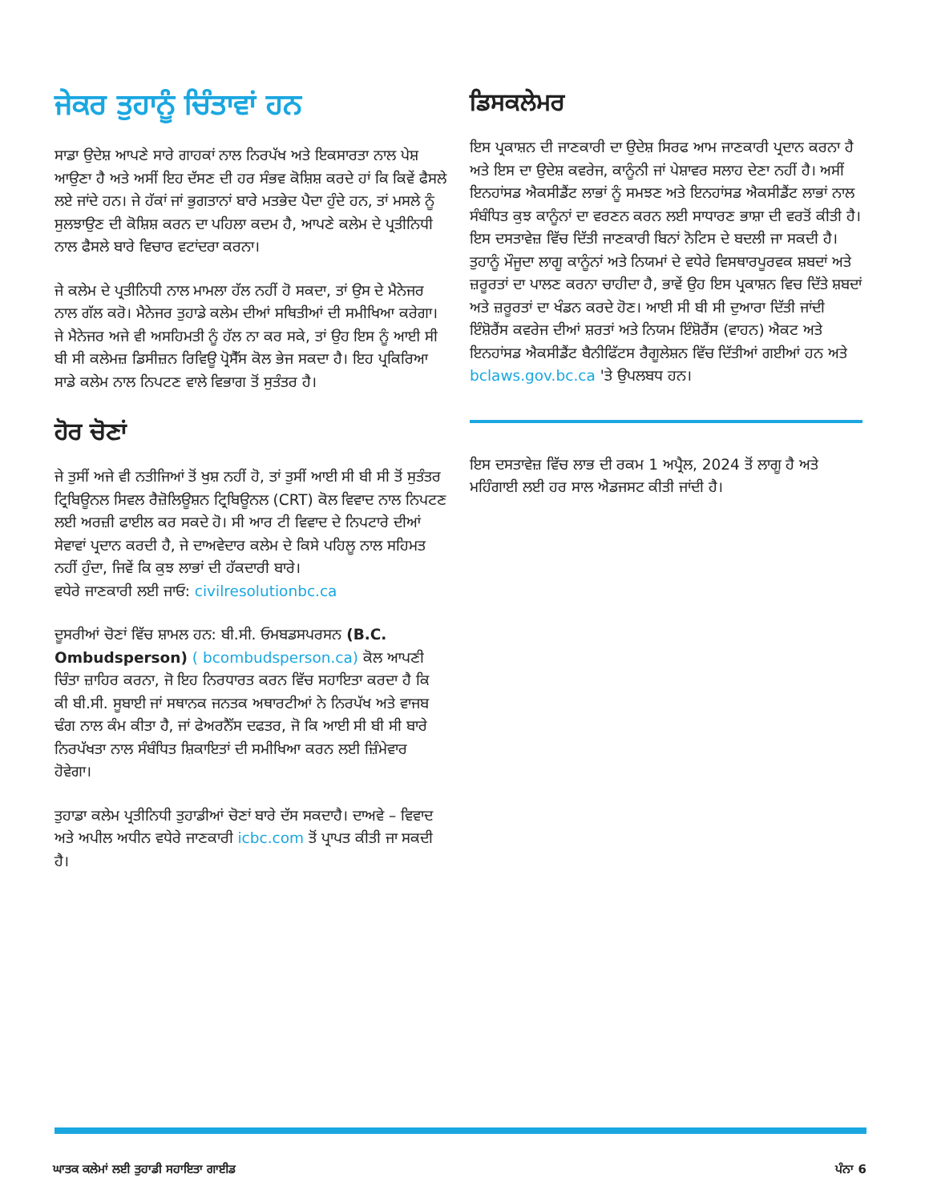ਜੇਕਰ ਤੁਹਾਨੂੰ ਚਿੰਤਾਵਾਂ ਹਨ
ਸਾਡਾ ਉਦੇਸ਼ ਆਪਣੇ ਸਾਰੇ ਗਾਹਕਾਂ ਨਾਲ ਨਿਰਪੱਖ ਅਤੇ ਇਕਸਾਰਤਾ ਨਾਲ ਪੇਸ਼ ਆਉਣਾ ਹੈ ਅਤੇ ਅਸੀਂ ਇਹ ਦੱਸਣ ਦੀ ਹਰ ਸੰਭਵ ਕੋਸ਼ਿਸ਼ ਕਰਦੇ ਹਾਂ ਕਿ ਕਿਵੇਂ ਫੈਸਲੇ ਲਏ ਜਾਂਦੇ ਹਨ। ਜੇ ਹੱਕਾਂ ਜਾਂ ਭੁਗਤਾਨਾਂ ਬਾਰੇ ਮਤਭੇਦ ਪੈਦਾ ਹੁੰਦੇ ਹਨ, ਤਾਂ ਮਸਲੇ ਨੂੰ ਸੁਲਝਾਉਣ ਦੀ ਕੋਸ਼ਿਸ਼ ਕਰਨ ਦਾ ਪਹਿਲਾ ਕਦਮ ਹੈ, ਆਪਣੇ ਕਲੇਮ ਦੇ ਪ੍ਰਤੀਨਿਧੀ ਨਾਲ ਫੈਸਲੇ ਬਾਰੇ ਵਿਚਾਰ ਵਟਾਂਦਰਾ ਕਰਨਾ।
ਜੇ ਕਲੇਮ ਦੇ ਪ੍ਰਤੀਨਿਧੀ ਨਾਲ ਮਾਮਲਾ ਹੱਲ ਨਹੀਂ ਹੋ ਸਕਦਾ, ਤਾਂ ਉਸ ਦੇ ਮੈਨੇਜਰ ਨਾਲ ਗੱਲ ਕਰੋ। ਮੈਨੇਜਰ ਤੁਹਾਡੇ ਕਲੇਮ ਦੀਆਂ ਸਥਿਤੀਆਂ ਦੀ ਸਮੀਖਿਆ ਕਰੇਗਾ। ਜੇ ਮੈਨੇਜਰ ਅਜੇ ਵੀ ਅਸਹਿਮਤੀ ਨੂੰ ਹੱਲ ਨਾ ਕਰ ਸਕੇ, ਤਾਂ ਉਹ ਇਸ ਨੂੰ ਆਈ ਸੀ ਬੀ ਸੀ ਕਲੇਮਜ਼ ਡਿਸੀਜ਼ਨ ਰਿਵਿਊ ਪ੍ਰੋਸੈੱਸ ਕੋਲ ਭੇਜ ਸਕਦਾ ਹੈ। ਇਹ ਪ੍ਰਕਿਰਿਆ ਸਾਡੇ ਕਲੇਮ ਨਾਲ ਨਿਪਟਣ ਵਾਲੇ ਵਿਭਾਗ ਤੋਂ ਸੁਤੰਤਰ ਹੈ।
ਹੋਰ ਚੋਣਾਂ
ਜੇ ਤੁਸੀਂ ਅਜੇ ਵੀ ਨਤੀਜਿਆਂ ਤੋਂ ਖੁਸ਼ ਨਹੀਂ ਹੋ, ਤਾਂ ਤੁਸੀਂ ਆਈ ਸੀ ਬੀ ਸੀ ਤੋਂ ਸੁਤੰਤਰ ਟ੍ਰਿਬਿਊਨਲ ਸਿਵਲ ਰੈਜ਼ੋਲਿਊਸ਼ਨ ਟ੍ਰਿਬਿਊਨਲ (CRT) ਕੋਲ ਵਿਵਾਦ ਨਾਲ ਨਿਪਟਣ ਲਈ ਅਰਜ਼ੀ ਫਾਈਲ ਕਰ ਸਕਦੇ ਹੋ। ਸੀ ਆਰ ਟੀ ਵਿਵਾਦ ਦੇ ਨਿਪਟਾਰੇ ਦੀਆਂ ਸੇਵਾਵਾਂ ਪ੍ਰਦਾਨ ਕਰਦੀ ਹੈ, ਜੇ ਦਾਅਵੇਦਾਰ ਕਲੇਮ ਦੇ ਕਿਸੇ ਪਹਿਲੂ ਨਾਲ ਸਹਿਮਤ ਨਹੀਂ ਹੁੰਦਾ, ਜਿਵੇਂ ਕਿ ਕੁਝ ਲਾਭਾਂ ਦੀ ਹੱਕਦਾਰੀ ਬਾਰੇ।
ਵਧੇਰੇ ਜਾਣਕਾਰੀ ਲਈ ਜਾਓ: civilresolutionbc.ca
ਦੂਸਰੀਆਂ ਚੋਣਾਂ ਵਿੱਚ ਸ਼ਾਮਲ ਹਨ: ਬੀ.ਸੀ. ਓਮਬਡਸਪਰਸਨ (B.C. Ombudsperson) ( bcombudsperson.ca) ਕੋਲ ਆਪਣੀ ਚਿੰਤਾ ਜ਼ਾਹਿਰ ਕਰਨਾ, ਜੋ ਇਹ ਨਿਰਧਾਰਤ ਕਰਨ ਵਿੱਚ ਸਹਾਇਤਾ ਕਰਦਾ ਹੈ ਕਿ ਕੀ ਬੀ.ਸੀ. ਸੂਬਾਈ ਜਾਂ ਸਥਾਨਕ ਜਨਤਕ ਅਥਾਰਟੀਆਂ ਨੇ ਨਿਰਪੱਖ ਅਤੇ ਵਾਜਬ ਢੰਗ ਨਾਲ ਕੰਮ ਕੀਤਾ ਹੈ, ਜਾਂ ਫੇਅਰਨੈੱਸ ਦਫਤਰ, ਜੋ ਕਿ ਆਈ ਸੀ ਬੀ ਸੀ ਬਾਰੇ ਨਿਰਪੱਖਤਾ ਨਾਲ ਸੰਬੰਧਿਤ ਸ਼ਿਕਾਇਤਾਂ ਦੀ ਸਮੀਖਿਆ ਕਰਨ ਲਈ ਜ਼ਿੰਮੇਵਾਰ ਹੋਵੇਗਾ।
ਤੁਹਾਡਾ ਕਲੇਮ ਪ੍ਰਤੀਨਿਧੀ ਤੁਹਾਡੀਆਂ ਚੋਣਾਂ ਬਾਰੇ ਦੱਸ ਸਕਦਾਹੈ। ਦਾਅਵੇ – ਵਿਵਾਦ ਅਤੇ ਅਪੀਲ ਅਧੀਨ ਵਧੇਰੇ ਜਾਣਕਾਰੀ icbc.com ਤੋਂ ਪ੍ਰਾਪਤ ਕੀਤੀ ਜਾ ਸਕਦੀ ਹੈ।
ਡਿਸਕਲੇਮਰ
ਇਸ ਪ੍ਰਕਾਸ਼ਨ ਦੀ ਜਾਣਕਾਰੀ ਦਾ ਉਦੇਸ਼ ਸਿਰਫ ਆਮ ਜਾਣਕਾਰੀ ਪ੍ਰਦਾਨ ਕਰਨਾ ਹੈ ਅਤੇ ਇਸ ਦਾ ਉਦੇਸ਼ ਕਵਰੇਜ, ਕਾਨੂੰਨੀ ਜਾਂ ਪੇਸ਼ਾਵਰ ਸਲਾਹ ਦੇਣਾ ਨਹੀਂ ਹੈ। ਅਸੀਂ ਇਨਹਾਂਸਡ ਐਕਸੀਡੈਂਟ ਲਾਭਾਂ ਨੂੰ ਸਮਝਣ ਅਤੇ ਇਨਹਾਂਸਡ ਐਕਸੀਡੈਂਟ ਲਾਭਾਂ ਨਾਲ ਸੰਬੰਧਿਤ ਕੁਝ ਕਾਨੂੰਨਾਂ ਦਾ ਵਰਣਨ ਕਰਨ ਲਈ ਸਾਧਾਰਣ ਭਾਸ਼ਾ ਦੀ ਵਰਤੋਂ ਕੀਤੀ ਹੈ। ਇਸ ਦਸਤਾਵੇਜ਼ ਵਿੱਚ ਦਿੱਤੀ ਜਾਣਕਾਰੀ ਬਿਨਾਂ ਨੋਟਿਸ ਦੇ ਬਦਲੀ ਜਾ ਸਕਦੀ ਹੈ। ਤੁਹਾਨੂੰ ਮੌਜੂਦਾ ਲਾਗੂ ਕਾਨੂੰਨਾਂ ਅਤੇ ਨਿਯਮਾਂ ਦੇ ਵਧੇਰੇ ਵਿਸਥਾਰਪੂਰਵਕ ਸ਼ਬਦਾਂ ਅਤੇ ਜ਼ਰੂਰਤਾਂ ਦਾ ਪਾਲਣ ਕਰਨਾ ਚਾਹੀਦਾ ਹੈ, ਭਾਵੇਂ ਉਹ ਇਸ ਪ੍ਰਕਾਸ਼ਨ ਵਿਚ ਦਿੱਤੇ ਸ਼ਬਦਾਂ ਅਤੇ ਜ਼ਰੂਰਤਾਂ ਦਾ ਖੰਡਨ ਕਰਦੇ ਹੋਣ। ਆਈ ਸੀ ਬੀ ਸੀ ਦੁਆਰਾ ਦਿੱਤੀ ਜਾਂਦੀ ਇੰਸ਼ੋਰੈਂਸ ਕਵਰੇਜ ਦੀਆਂ ਸ਼ਰਤਾਂ ਅਤੇ ਨਿਯਮ ਇੰਸ਼ੋਰੈਂਸ (ਵਾਹਨ) ਐਕਟ ਅਤੇ ਇਨਹਾਂਸਡ ਐਕਸੀਡੈਂਟ ਬੈਨੀਫਿੱਟਸ ਰੈਗੂਲੇਸ਼ਨ ਵਿੱਚ ਦਿੱਤੀਆਂ ਗਈਆਂ ਹਨ ਅਤੇ bclaws.gov.bc.ca 'ਤੇ ਉਪਲਬਧ ਹਨ।
ਇਸ ਦਸਤਾਵੇਜ਼ ਵਿੱਚ ਲਾਭ ਦੀ ਰਕਮ 1 ਅਪ੍ਰੈਲ, 2024 ਤੋਂ ਲਾਗੂ ਹੈ ਅਤੇ ਮਹਿੰਗਾਈ ਲਈ ਹਰ ਸਾਲ ਐਡਜਸਟ ਕੀਤੀ ਜਾਂਦੀ ਹੈ।
ਘਾਤਕ ਕਲੇਮਾਂ ਲਈ ਤੁਹਾਡੀ ਸਹਾਇਤਾ ਗਾਈਡ ਪੰਨਾ 6